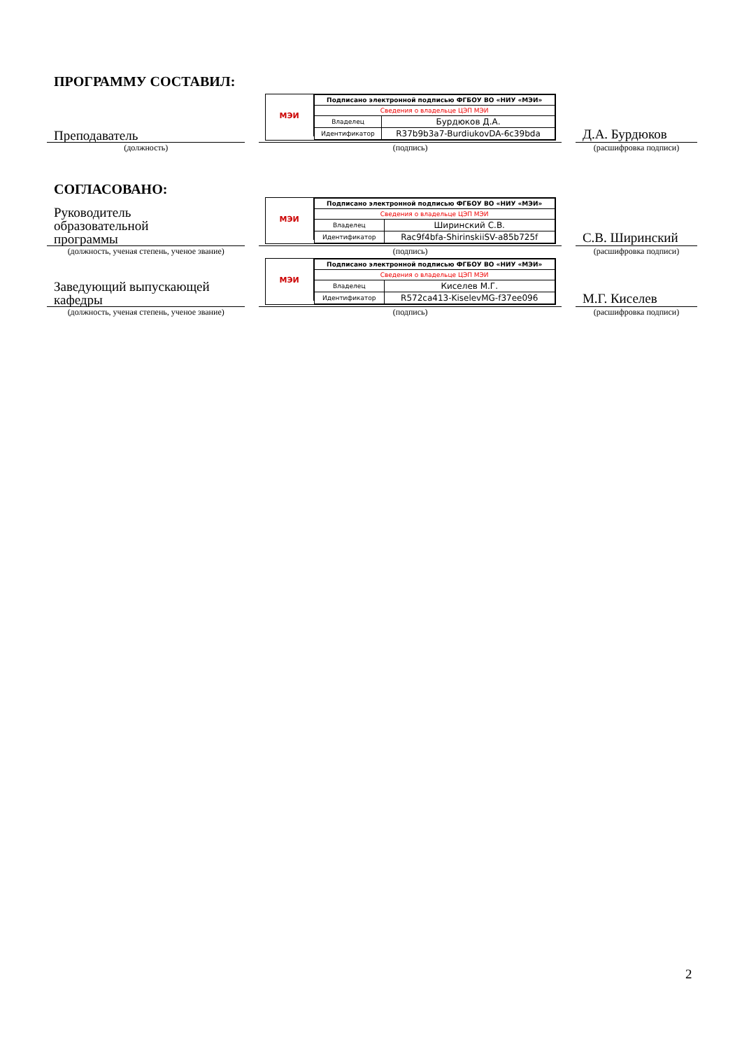ПРОГРАММУ СОСТАВИЛ:
Преподаватель
МЭИ
| Подписано электронной подписью ФГБОУ ВО «НИУ «МЭИ» | |
| --- | --- |
| Сведения о владельце ЦЭП МЭИ | |
| Владелец | Бурдюков Д.А. |
| Идентификатор | R37b9b3a7-BurdiukovDA-6c39bda |
Д.А. Бурдюков
(должность) (подпись) (расшифровка подписи)
СОГЛАСОВАНО:
Руководитель
образовательной
программы
МЭИ
| Подписано электронной подписью ФГБОУ ВО «НИУ «МЭИ» | |
| --- | --- |
| Сведения о владельце ЦЭП МЭИ | |
| Владелец | Ширинский С.В. |
| Идентификатор | Rac9f4bfa-ShirinskiiSV-a85b725f |
С.В. Ширинский
(должность, ученая степень, ученое звание)
(подпись) (расшифровка подписи)
Заведующий выпускающей
кафедры
МЭИ
| Подписано электронной подписью ФГБОУ ВО «НИУ «МЭИ» | |
| --- | --- |
| Сведения о владельце ЦЭП МЭИ | |
| Владелец | Киселев М.Г. |
| Идентификатор | R572ca413-KiselevMG-f37ee096 |
М.Г. Киселев
(должность, ученая степень, ученое звание)
(подпись) (расшифровка подписи)
2